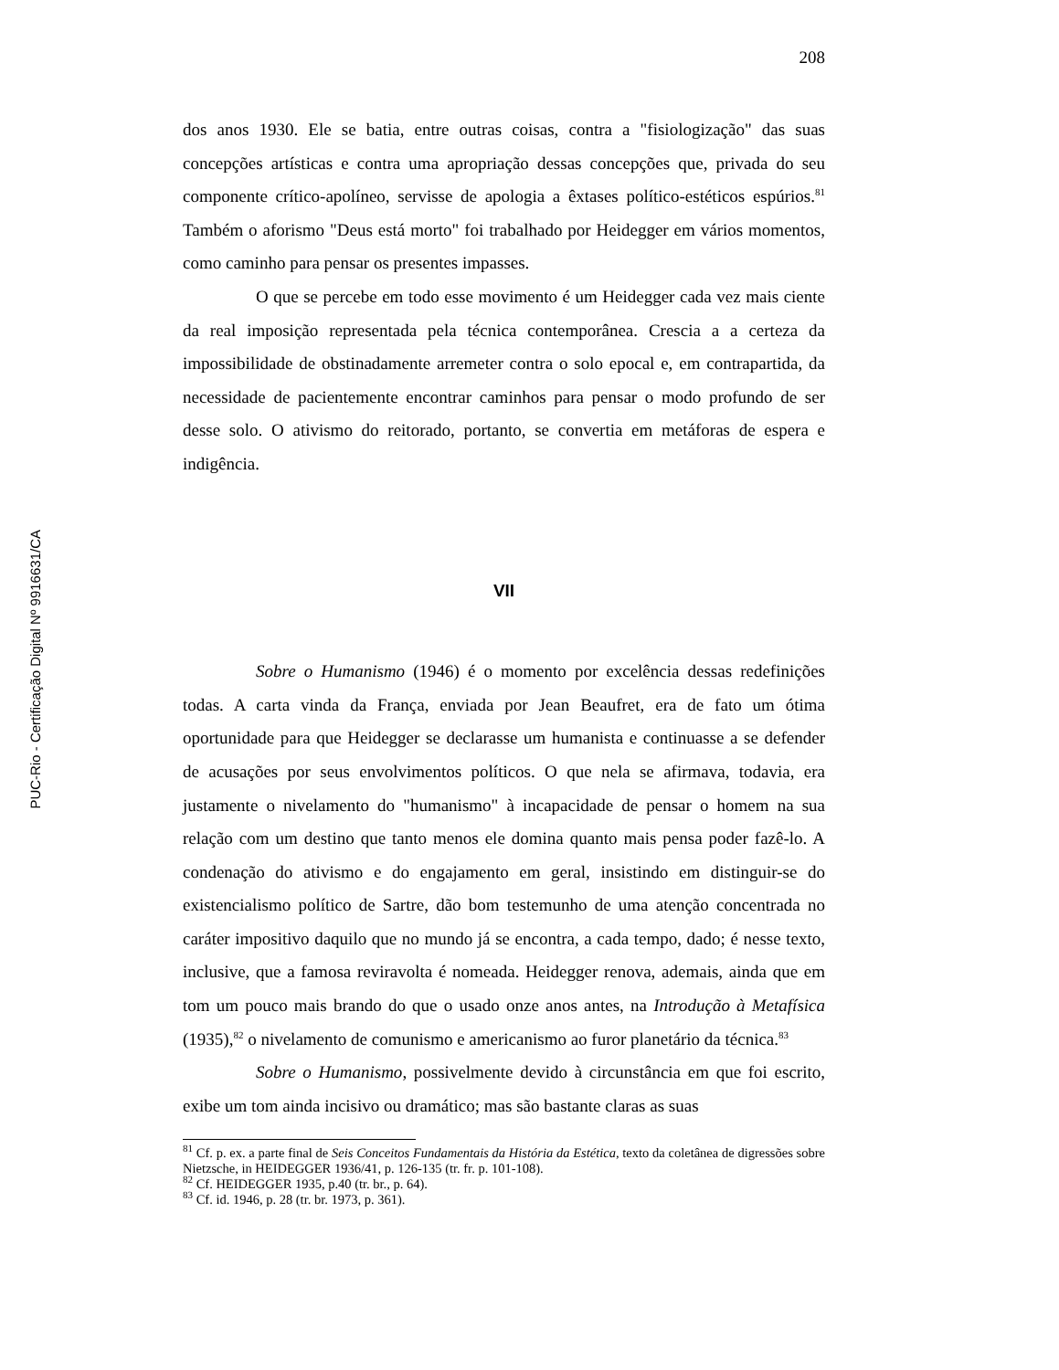PUC-Rio - Certificação Digital Nº 9916631/CA
208
dos anos 1930. Ele se batia, entre outras coisas, contra a "fisiologização" das suas concepções artísticas e contra uma apropriação dessas concepções que, privada do seu componente crítico-apolíneo, servisse de apologia a êxtases político-estéticos espúrios.<sup>81</sup> Também o aforismo "Deus está morto" foi trabalhado por Heidegger em vários momentos, como caminho para pensar os presentes impasses.
O que se percebe em todo esse movimento é um Heidegger cada vez mais ciente da real imposição representada pela técnica contemporânea. Crescia a a certeza da impossibilidade de obstinadamente arremeter contra o solo epocal e, em contrapartida, da necessidade de pacientemente encontrar caminhos para pensar o modo profundo de ser desse solo. O ativismo do reitorado, portanto, se convertia em metáforas de espera e indigência.
VII
Sobre o Humanismo (1946) é o momento por excelência dessas redefinições todas. A carta vinda da França, enviada por Jean Beaufret, era de fato um ótima oportunidade para que Heidegger se declarasse um humanista e continuasse a se defender de acusações por seus envolvimentos políticos. O que nela se afirmava, todavia, era justamente o nivelamento do "humanismo" à incapacidade de pensar o homem na sua relação com um destino que tanto menos ele domina quanto mais pensa poder fazê-lo. A condenação do ativismo e do engajamento em geral, insistindo em distinguir-se do existencialismo político de Sartre, dão bom testemunho de uma atenção concentrada no caráter impositivo daquilo que no mundo já se encontra, a cada tempo, dado; é nesse texto, inclusive, que a famosa reviravolta é nomeada. Heidegger renova, ademais, ainda que em tom um pouco mais brando do que o usado onze anos antes, na Introdução à Metafísica (1935),<sup>82</sup> o nivelamento de comunismo e americanismo ao furor planetário da técnica.<sup>83</sup>
Sobre o Humanismo, possivelmente devido à circunstância em que foi escrito, exibe um tom ainda incisivo ou dramático; mas são bastante claras as suas
<sup>81</sup> Cf. p. ex. a parte final de Seis Conceitos Fundamentais da História da Estética, texto da coletânea de digressões sobre Nietzsche, in HEIDEGGER 1936/41, p. 126-135 (tr. fr. p. 101-108).
<sup>82</sup> Cf. HEIDEGGER 1935, p.40 (tr. br., p. 64).
<sup>83</sup> Cf. id. 1946, p. 28 (tr. br. 1973, p. 361).